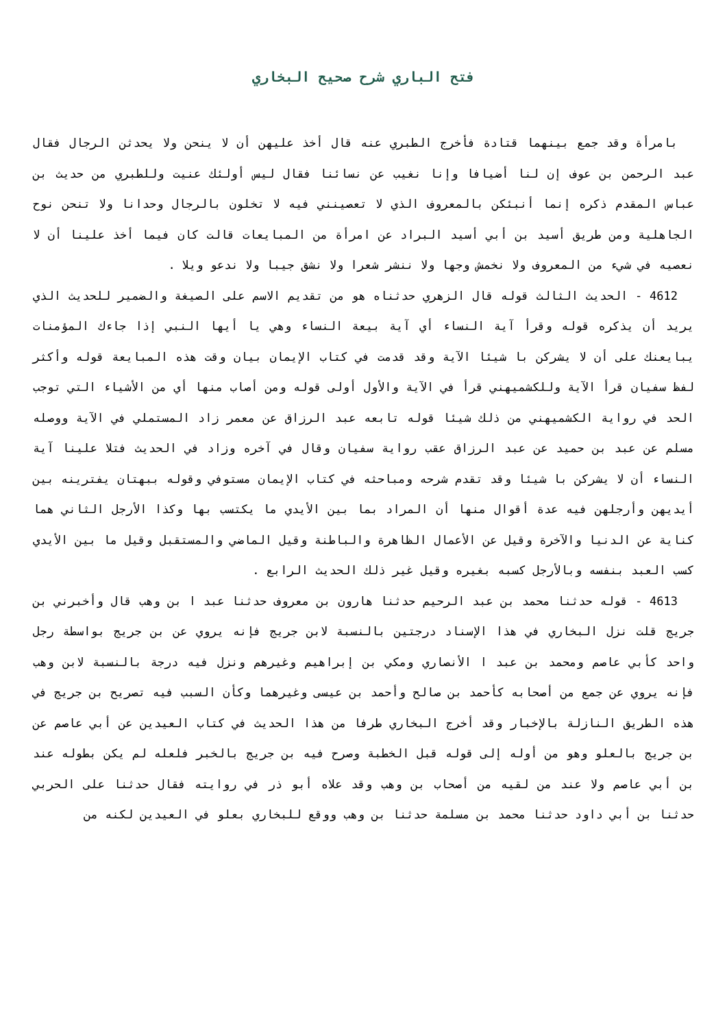فتح الباري شرح صحيح البخاري
بامرأة وقد جمع بينهما قتادة فأخرج الطبري عنه قال أخذ عليهن أن لا ينحن ولا يحدثن الرجال فقال عبد الرحمن بن عوف إن لنا أضيافا وإنا نغيب عن نسائنا فقال ليس أولئك عنيت وللطبري من حديث بن عباس المقدم ذكره إنما أنبئكن بالمعروف الذي لا تعصينني فيه لا تخلون بالرجال وحدانا ولا تنحن نوح الجاهلية ومن طريق أسيد بن أبي أسيد البراد عن امرأة من المبايعات قالت كان فيما أخذ علينا أن لا نعصيه في شيء من المعروف ولا نخمش وجها ولا ننشر شعرا ولا نشق جيبا ولا ندعو ويلا .
4612 - الحديث الثالث قوله قال الزهري حدثناه هو من تقديم الاسم على الصيغة والضمير للحديث الذي يريد أن يذكره قوله وقرأ آية النساء أي آية بيعة النساء وهي يا أيها النبي إذا جاءك المؤمنات يبايعنك على أن لا يشركن با شيئا الآية وقد قدمت في كتاب الإيمان بيان وقت هذه المبايعة قوله وأكثر لفظ سفيان قرأ الآية وللكشميهني قرأ في الآية والأول أولى قوله ومن أصاب منها أي من الأشياء التي توجب الحد في رواية الكشميهني من ذلك شيئا قوله تابعه عبد الرزاق عن معمر زاد المستملي في الآية ووصله مسلم عن عبد بن حميد عن عبد الرزاق عقب رواية سفيان وقال في آخره وزاد في الحديث فتلا علينا آية النساء أن لا يشركن با شيئا وقد تقدم شرحه ومباحثه في كتاب الإيمان مستوفي وقوله ببهتان يفترينه بين أيديهن وأرجلهن فيه عدة أقوال منها أن المراد بما بين الأيدي ما يكتسب بها وكذا الأرجل الثاني هما كناية عن الدنيا والآخرة وقيل عن الأعمال الظاهرة والباطنة وقيل الماضي والمستقبل وقيل ما بين الأيدي كسب العبد بنفسه وبالأرجل كسبه بغيره وقيل غير ذلك الحديث الرابع .
4613 - قوله حدثنا محمد بن عبد الرحيم حدثنا هارون بن معروف حدثنا عبد ا بن وهب قال وأخبرني بن جريج قلت نزل البخاري في هذا الإسناد درجتين بالنسبة لابن جريج فإنه يروي عن بن جريج بواسطة رجل واحد كأبي عاصم ومحمد بن عبد ا الأنصاري ومكي بن إبراهيم وغيرهم ونزل فيه درجة بالنسبة لابن وهب فإنه يروي عن جمع من أصحابه كأحمد بن صالح وأحمد بن عيسى وغيرهما وكأن السبب فيه تصريح بن جريج في هذه الطريق النازلة بالإخبار وقد أخرج البخاري طرفا من هذا الحديث في كتاب العيدين عن أبي عاصم عن بن جريج بالعلو وهو من أوله إلى قوله قبل الخطبة وصرح فيه بن جريج بالخبر فلعله لم يكن بطوله عند بن أبي عاصم ولا عند من لقيه من أصحاب بن وهب وقد علاه أبو ذر في روايته فقال حدثنا على الحربي حدثنا بن أبي داود حدثنا محمد بن مسلمة حدثنا بن وهب ووقع للبخاري بعلو في العيدين لكنه من